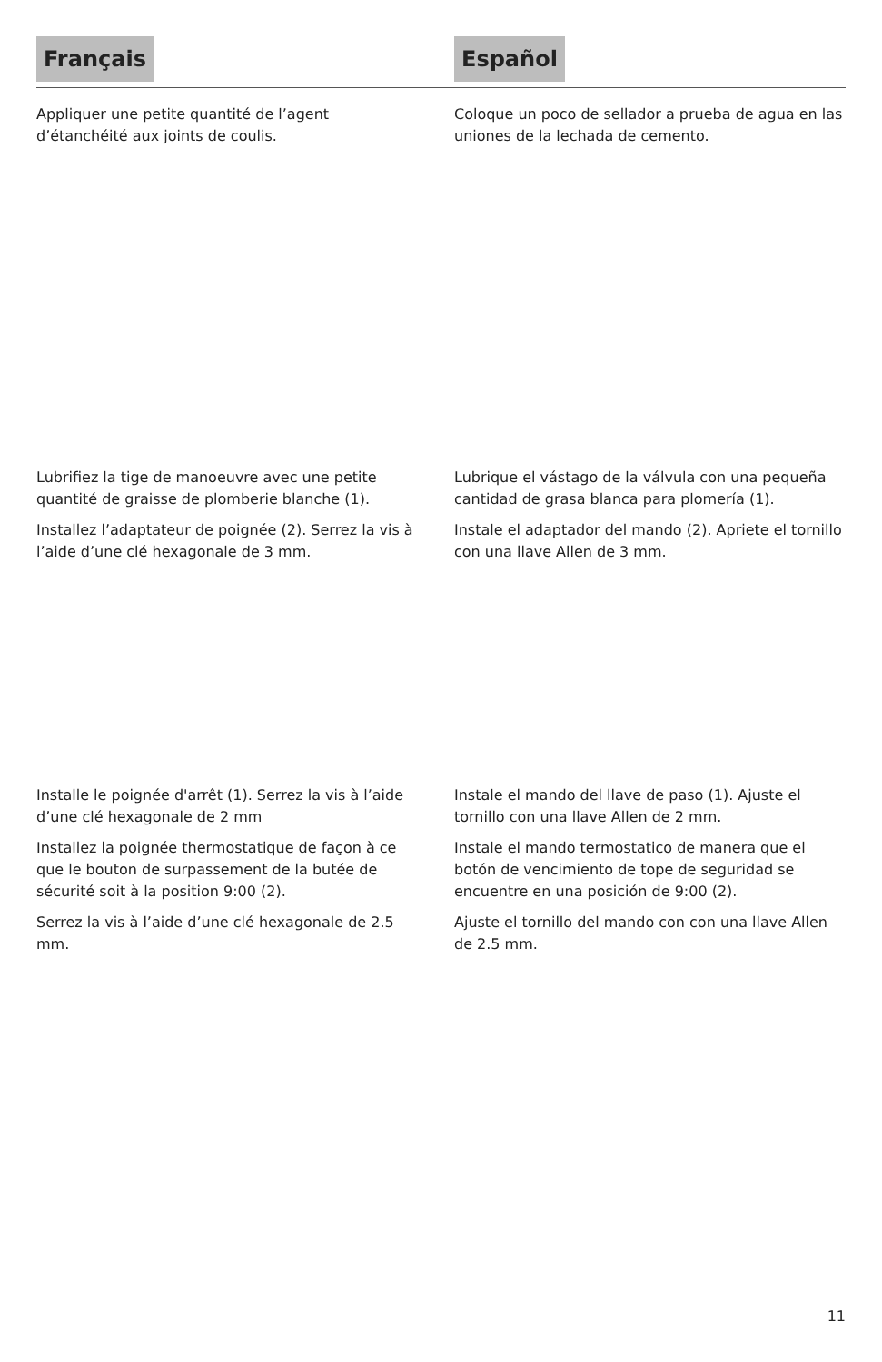Français
Appliquer une petite quantité de l’agent d’étanchéité aux joints de coulis.
Lubrifiez la tige de manoeuvre avec une petite quantité de graisse de plomberie blanche (1).
Installez l’adaptateur de poignée (2). Serrez la vis à l’aide d’une clé hexagonale de 3 mm.
Installe le poignée d'arrêt (1). Serrez la vis à l’aide d’une clé hexagonale de 2 mm
Installez la poignée thermostatique de façon à ce que le bouton de surpassement de la butée de sécurité soit à la position 9:00 (2).
Serrez la vis à l’aide d’une clé hexagonale de 2.5 mm.
Español
Coloque un poco de sellador a prueba de agua en las uniones de la lechada de cemento.
Lubrique el vástago de la válvula con una pequeña cantidad de grasa blanca para plomería (1).
Instale el adaptador del mando (2). Apriete el tornillo con una llave Allen de 3 mm.
Instale el mando del llave de paso (1). Ajuste el tornillo con una llave Allen de 2 mm.
Instale el mando termostatico de manera que el botón de vencimiento de tope de seguridad se encuentre en una posición de 9:00 (2).
Ajuste el tornillo del mando con con una llave Allen de 2.5 mm.
11